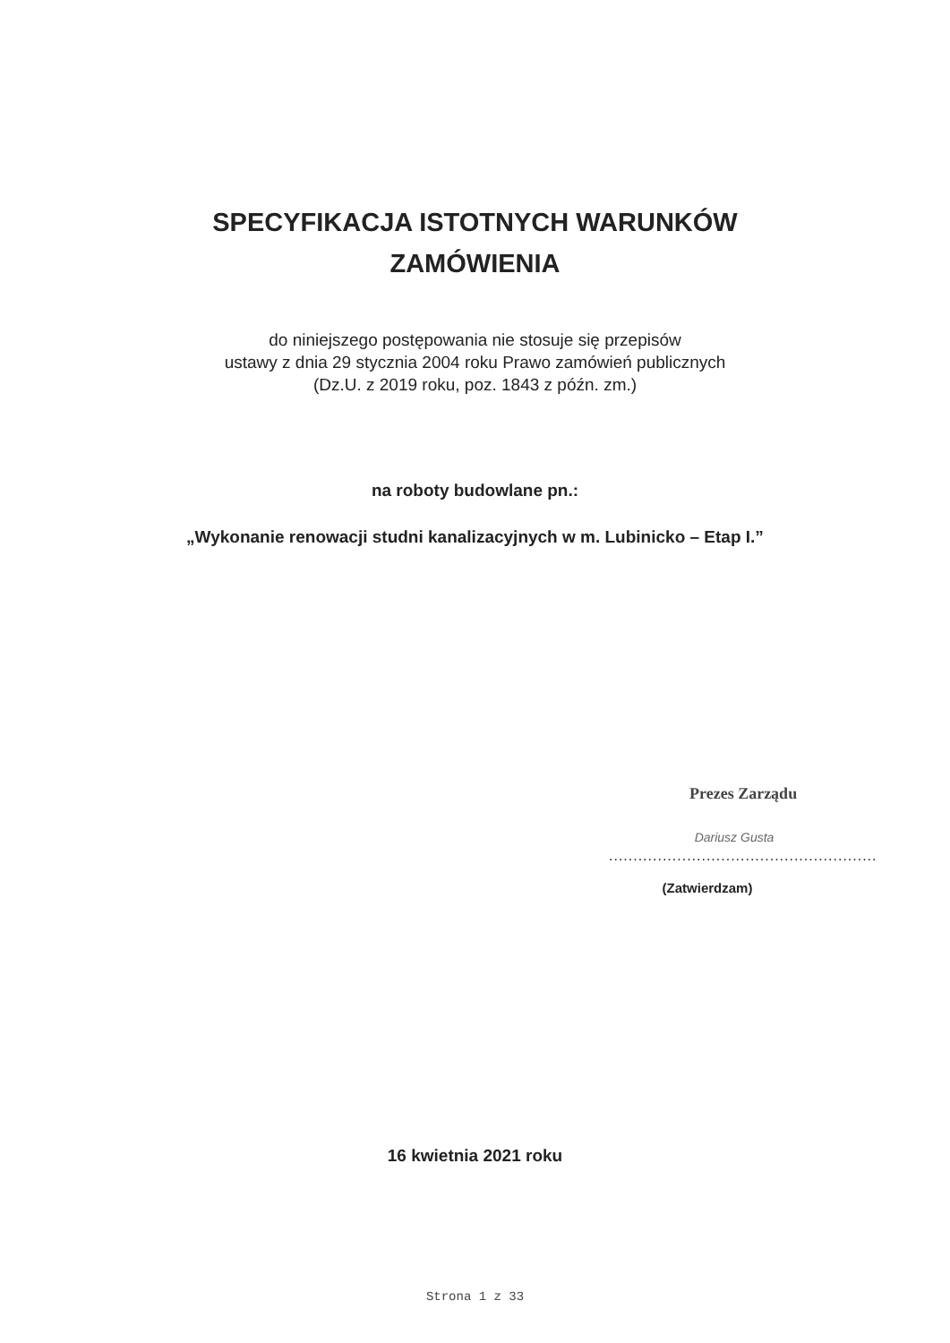SPECYFIKACJA ISTOTNYCH WARUNKÓW
ZAMÓWIENIA
do niniejszego postępowania nie stosuje się przepisów
ustawy z dnia 29 stycznia 2004 roku Prawo zamówień publicznych
(Dz.U. z 2019 roku, poz. 1843 z późn. zm.)
na roboty budowlane pn.:
„Wykonanie renowacji studni kanalizacyjnych w m. Lubinicko – Etap I.”
Prezes Zarządu
Dariusz Gusta
.......................................................
(Zatwierdzam)
16 kwietnia 2021 roku
Strona 1 z 33